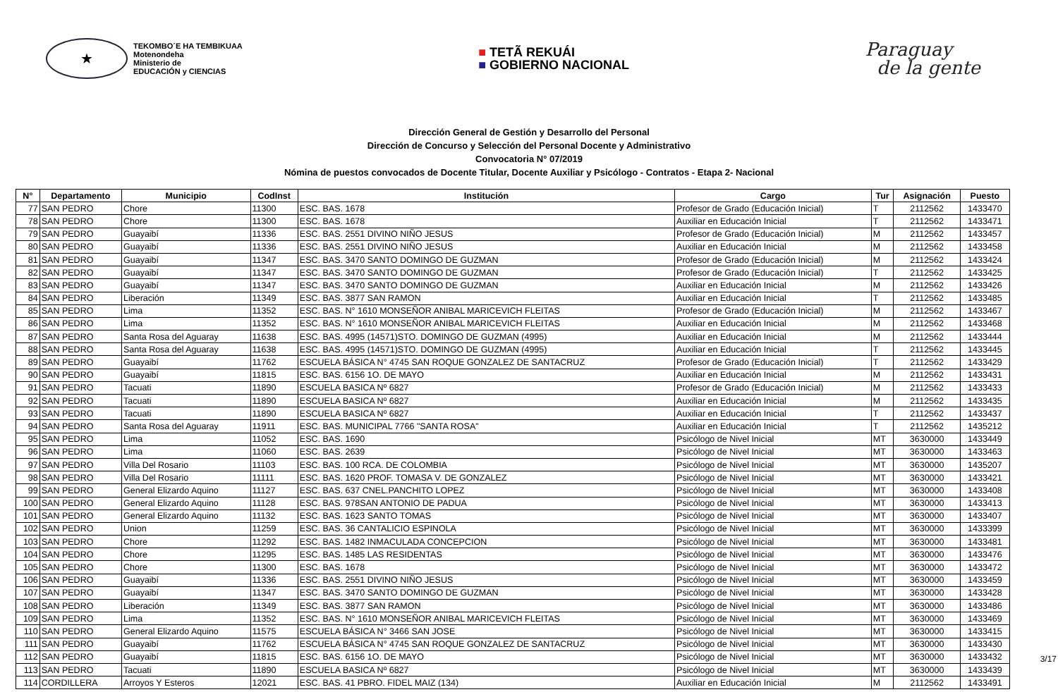★
TEKOMBO´E HA TEMBIKUAA
Motenondeha
Ministerio de
EDUCACIÓN y CIENCIAS
■ TETÃ REKUÁI
■ GOBIERNO NACIONAL
Paraguay
de la gente
Dirección General de Gestión y Desarrollo del Personal
Dirección de Concurso y Selección del Personal Docente y Administrativo
Convocatoria N° 07/2019
Nómina de puestos convocados de Docente Titular, Docente Auxiliar y Psicólogo - Contratos - Etapa 2- Nacional
| N° | Departamento | Municipio | CodInst | Institución | Cargo | Tur | Asignación | Puesto |
| --- | --- | --- | --- | --- | --- | --- | --- | --- |
| 77 | SAN PEDRO | Chore | 11300 | ESC. BAS. 1678 | Profesor de Grado (Educación Inicial) | T | 2112562 | 1433470 |
| 78 | SAN PEDRO | Chore | 11300 | ESC. BAS. 1678 | Auxiliar en Educación Inicial | T | 2112562 | 1433471 |
| 79 | SAN PEDRO | Guayaibí | 11336 | ESC. BAS. 2551 DIVINO NIÑO JESUS | Profesor de Grado (Educación Inicial) | M | 2112562 | 1433457 |
| 80 | SAN PEDRO | Guayaibí | 11336 | ESC. BAS. 2551 DIVINO NIÑO JESUS | Auxiliar en Educación Inicial | M | 2112562 | 1433458 |
| 81 | SAN PEDRO | Guayaibí | 11347 | ESC. BAS. 3470 SANTO DOMINGO DE GUZMAN | Profesor de Grado (Educación Inicial) | M | 2112562 | 1433424 |
| 82 | SAN PEDRO | Guayaibí | 11347 | ESC. BAS. 3470 SANTO DOMINGO DE GUZMAN | Profesor de Grado (Educación Inicial) | T | 2112562 | 1433425 |
| 83 | SAN PEDRO | Guayaibí | 11347 | ESC. BAS. 3470 SANTO DOMINGO DE GUZMAN | Auxiliar en Educación Inicial | M | 2112562 | 1433426 |
| 84 | SAN PEDRO | Liberación | 11349 | ESC. BAS. 3877 SAN RAMON | Auxiliar en Educación Inicial | T | 2112562 | 1433485 |
| 85 | SAN PEDRO | Lima | 11352 | ESC. BAS. N° 1610 MONSEÑOR ANIBAL MARICEVICH FLEITAS | Profesor de Grado (Educación Inicial) | M | 2112562 | 1433467 |
| 86 | SAN PEDRO | Lima | 11352 | ESC. BAS. N° 1610 MONSEÑOR ANIBAL MARICEVICH FLEITAS | Auxiliar en Educación Inicial | M | 2112562 | 1433468 |
| 87 | SAN PEDRO | Santa Rosa del Aguaray | 11638 | ESC. BAS. 4995 (14571)STO. DOMINGO DE GUZMAN (4995) | Auxiliar en Educación Inicial | M | 2112562 | 1433444 |
| 88 | SAN PEDRO | Santa Rosa del Aguaray | 11638 | ESC. BAS. 4995 (14571)STO. DOMINGO DE GUZMAN (4995) | Auxiliar en Educación Inicial | T | 2112562 | 1433445 |
| 89 | SAN PEDRO | Guayaibí | 11762 | ESCUELA BÁSICA N° 4745 SAN ROQUE GONZALEZ DE SANTACRUZ | Profesor de Grado (Educación Inicial) | T | 2112562 | 1433429 |
| 90 | SAN PEDRO | Guayaibí | 11815 | ESC. BAS. 6156 1O. DE MAYO | Auxiliar en Educación Inicial | M | 2112562 | 1433431 |
| 91 | SAN PEDRO | Tacuati | 11890 | ESCUELA BASICA Nº 6827 | Profesor de Grado (Educación Inicial) | M | 2112562 | 1433433 |
| 92 | SAN PEDRO | Tacuati | 11890 | ESCUELA BASICA Nº 6827 | Auxiliar en Educación Inicial | M | 2112562 | 1433435 |
| 93 | SAN PEDRO | Tacuati | 11890 | ESCUELA BASICA Nº 6827 | Auxiliar en Educación Inicial | T | 2112562 | 1433437 |
| 94 | SAN PEDRO | Santa Rosa del Aguaray | 11911 | ESC. BAS. MUNICIPAL 7766 "SANTA ROSA" | Auxiliar en Educación Inicial | T | 2112562 | 1435212 |
| 95 | SAN PEDRO | Lima | 11052 | ESC. BAS. 1690 | Psicólogo de Nivel Inicial | MT | 3630000 | 1433449 |
| 96 | SAN PEDRO | Lima | 11060 | ESC. BAS. 2639 | Psicólogo de Nivel Inicial | MT | 3630000 | 1433463 |
| 97 | SAN PEDRO | Villa Del Rosario | 11103 | ESC. BAS. 100 RCA. DE COLOMBIA | Psicólogo de Nivel Inicial | MT | 3630000 | 1435207 |
| 98 | SAN PEDRO | Villa Del Rosario | 11111 | ESC. BAS. 1620 PROF. TOMASA V. DE GONZALEZ | Psicólogo de Nivel Inicial | MT | 3630000 | 1433421 |
| 99 | SAN PEDRO | General Elizardo Aquino | 11127 | ESC. BAS. 637 CNEL.PANCHITO LOPEZ | Psicólogo de Nivel Inicial | MT | 3630000 | 1433408 |
| 100 | SAN PEDRO | General Elizardo Aquino | 11128 | ESC. BAS. 978SAN ANTONIO DE PADUA | Psicólogo de Nivel Inicial | MT | 3630000 | 1433413 |
| 101 | SAN PEDRO | General Elizardo Aquino | 11132 | ESC. BAS. 1623 SANTO TOMAS | Psicólogo de Nivel Inicial | MT | 3630000 | 1433407 |
| 102 | SAN PEDRO | Union | 11259 | ESC. BAS. 36 CANTALICIO ESPINOLA | Psicólogo de Nivel Inicial | MT | 3630000 | 1433399 |
| 103 | SAN PEDRO | Chore | 11292 | ESC. BAS. 1482 INMACULADA CONCEPCION | Psicólogo de Nivel Inicial | MT | 3630000 | 1433481 |
| 104 | SAN PEDRO | Chore | 11295 | ESC. BAS. 1485 LAS RESIDENTAS | Psicólogo de Nivel Inicial | MT | 3630000 | 1433476 |
| 105 | SAN PEDRO | Chore | 11300 | ESC. BAS. 1678 | Psicólogo de Nivel Inicial | MT | 3630000 | 1433472 |
| 106 | SAN PEDRO | Guayaibí | 11336 | ESC. BAS. 2551 DIVINO NIÑO JESUS | Psicólogo de Nivel Inicial | MT | 3630000 | 1433459 |
| 107 | SAN PEDRO | Guayaibí | 11347 | ESC. BAS. 3470 SANTO DOMINGO DE GUZMAN | Psicólogo de Nivel Inicial | MT | 3630000 | 1433428 |
| 108 | SAN PEDRO | Liberación | 11349 | ESC. BAS. 3877 SAN RAMON | Psicólogo de Nivel Inicial | MT | 3630000 | 1433486 |
| 109 | SAN PEDRO | Lima | 11352 | ESC. BAS. N° 1610 MONSEÑOR ANIBAL MARICEVICH FLEITAS | Psicólogo de Nivel Inicial | MT | 3630000 | 1433469 |
| 110 | SAN PEDRO | General Elizardo Aquino | 11575 | ESCUELA BÁSICA N° 3466 SAN JOSE | Psicólogo de Nivel Inicial | MT | 3630000 | 1433415 |
| 111 | SAN PEDRO | Guayaibí | 11762 | ESCUELA BÁSICA N° 4745 SAN ROQUE GONZALEZ DE SANTACRUZ | Psicólogo de Nivel Inicial | MT | 3630000 | 1433430 |
| 112 | SAN PEDRO | Guayaibí | 11815 | ESC. BAS. 6156 1O. DE MAYO | Psicólogo de Nivel Inicial | MT | 3630000 | 1433432 |
| 113 | SAN PEDRO | Tacuati | 11890 | ESCUELA BASICA Nº 6827 | Psicólogo de Nivel Inicial | MT | 3630000 | 1433439 |
| 114 | CORDILLERA | Arroyos Y Esteros | 12021 | ESC. BAS. 41 PBRO. FIDEL MAIZ (134) | Auxiliar en Educación Inicial | M | 2112562 | 1433491 |
3/17